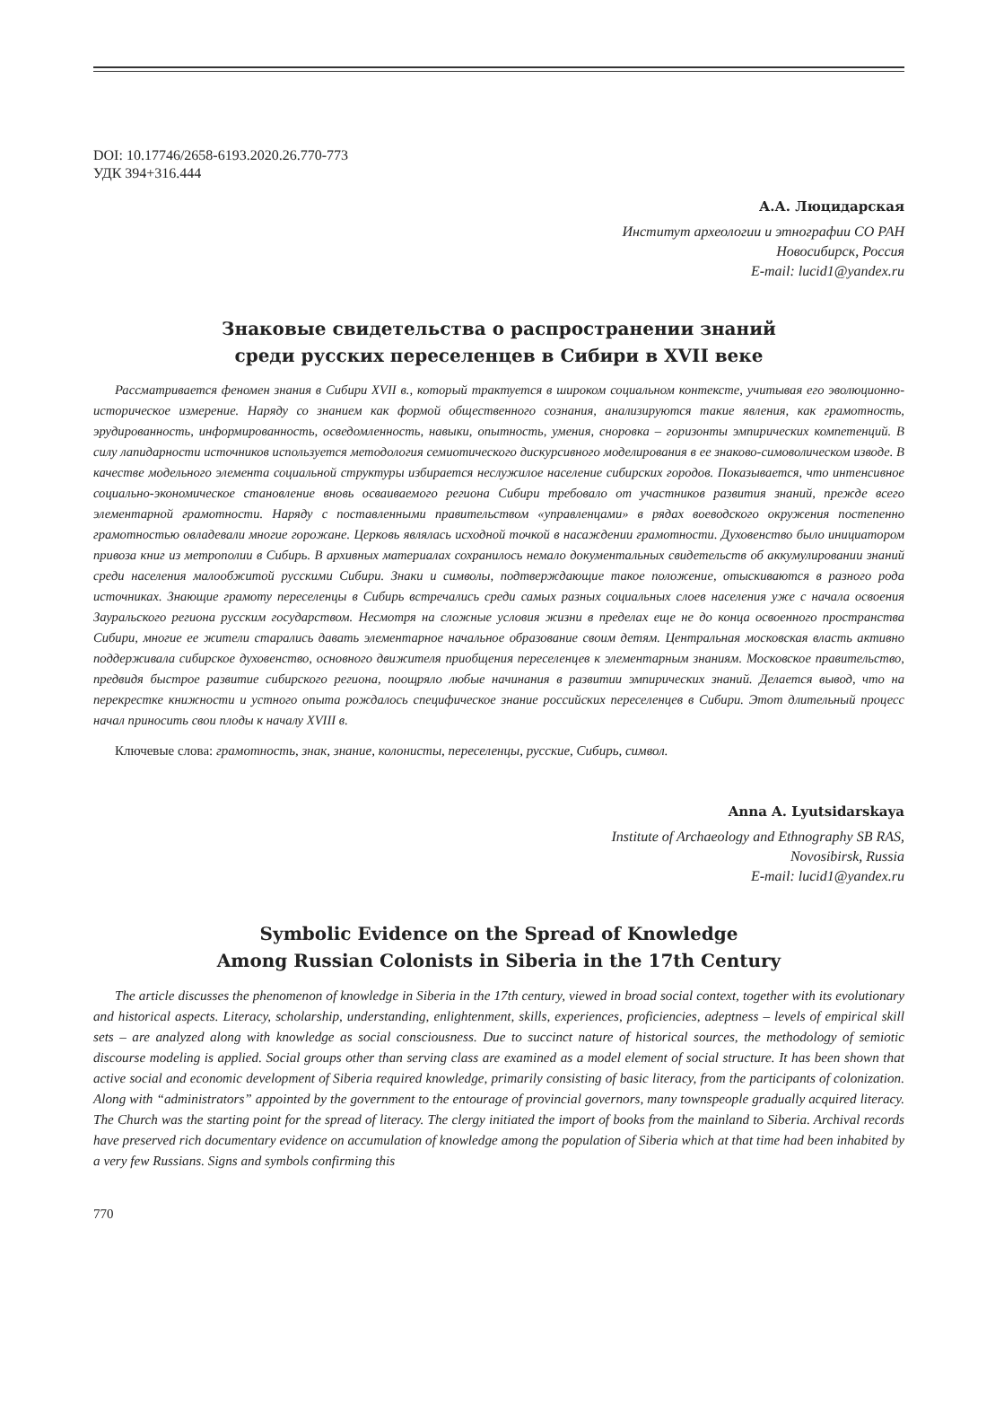DOI: 10.17746/2658-6193.2020.26.770-773
УДК 394+316.444
А.А. Люцидарская
Институт археологии и этнографии СО РАН
Новосибирск, Россия
E-mail: lucid1@yandex.ru
Знаковые свидетельства о распространении знаний
среди русских переселенцев в Сибири в XVII веке
Рассматривается феномен знания в Сибири XVII в., который трактуется в широком социальном контексте, учитывая его эволюционно-историческое измерение. Наряду со знанием как формой общественного сознания, анализируются такие явления, как грамотность, эрудированность, информированность, осведомленность, навыки, опытность, умения, сноровка – горизонты эмпирических компетенций. В силу лапидарности источников используется методология семиотического дискурсивного моделирования в ее знаково-симоволическом изводе. В качестве модельного элемента социальной структуры избирается неслужилое население сибирских городов. Показывается, что интенсивное социально-экономическое становление вновь осваиваемого региона Сибири требовало от участников развития знаний, прежде всего элементарной грамотности. Наряду с поставленными правительством «управленцами» в рядах воеводского окружения постепенно грамотностью овладевали многие горожане. Церковь являлась исходной точкой в насаждении грамотности. Духовенство было инициатором привоза книг из метрополии в Сибирь. В архивных материалах сохранилось немало документальных свидетельств об аккумулировании знаний среди населения малообжитой русскими Сибири. Знаки и символы, подтверждающие такое положение, отыскиваются в разного рода источниках. Знающие грамоту переселенцы в Сибирь встречались среди самых разных социальных слоев населения уже с начала освоения Зауральского региона русским государством. Несмотря на сложные условия жизни в пределах еще не до конца освоенного пространства Сибири, многие ее жители старались давать элементарное начальное образование своим детям. Центральная московская власть активно поддерживала сибирское духовенство, основного движителя приобщения переселенцев к элементарным знаниям. Московское правительство, предвидя быстрое развитие сибирского региона, поощряло любые начинания в развитии эмпирических знаний. Делается вывод, что на перекрестке книжности и устного опыта рождалось специфическое знание российских переселенцев в Сибири. Этот длительный процесс начал приносить свои плоды к началу XVIII в.
Ключевые слова: грамотность, знак, знание, колонисты, переселенцы, русские, Сибирь, символ.
Anna A. Lyutsidarskaya
Institute of Archaeology and Ethnography SB RAS,
Novosibirsk, Russia
E-mail: lucid1@yandex.ru
Symbolic Evidence on the Spread of Knowledge
Among Russian Colonists in Siberia in the 17th Century
The article discusses the phenomenon of knowledge in Siberia in the 17th century, viewed in broad social context, together with its evolutionary and historical aspects. Literacy, scholarship, understanding, enlightenment, skills, experiences, proficiencies, adeptness – levels of empirical skill sets – are analyzed along with knowledge as social consciousness. Due to succinct nature of historical sources, the methodology of semiotic discourse modeling is applied. Social groups other than serving class are examined as a model element of social structure. It has been shown that active social and economic development of Siberia required knowledge, primarily consisting of basic literacy, from the participants of colonization. Along with “administrators” appointed by the government to the entourage of provincial governors, many townspeople gradually acquired literacy. The Church was the starting point for the spread of literacy. The clergy initiated the import of books from the mainland to Siberia. Archival records have preserved rich documentary evidence on accumulation of knowledge among the population of Siberia which at that time had been inhabited by a very few Russians. Signs and symbols confirming this
770